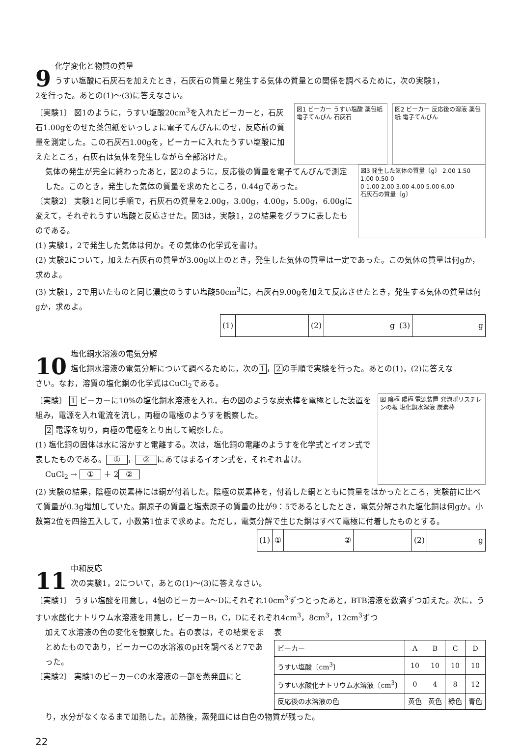9
化学変化と物質の質量
うすい塩酸に石灰石を加えたとき，石灰石の質量と発生する気体の質量との関係を調べるために，次の実験1，
2を行った。あとの(1)～(3)に答えなさい。
〔実験1〕 図1のように，うすい塩酸20cm<sup>3</sup>を入れたビーカーと，石灰石1.00gをのせた薬包紙をいっしょに電子てんびんにのせ，反応前の質量を測定した。この石灰石1.00gを，ビーカーに入れたうすい塩酸に加えたところ，石灰石は気体を発生しながら全部溶けた。
図1 ビーカー うすい塩酸 薬包紙 電子てんびん 石灰石
図2 ビーカー 反応後の溶液 薬包紙 電子てんびん
気体の発生が完全に終わったあと，図2のように，反応後の質量を電子てんびんで測定した。このとき，発生した気体の質量を求めたところ，0.44gであった。
〔実験2〕 実験1と同じ手順で，石灰石の質量を2.00g，3.00g，4.00g，5.00g，6.00gに変えて，それぞれうすい塩酸と反応させた。図3は，実験1，2の結果をグラフに表したものである。
図3 発生した気体の質量〔g〕 2.00 1.50 1.00 0.50 0
0 1.00 2.00 3.00 4.00 5.00 6.00
石灰石の質量〔g〕
(1) 実験1，2で発生した気体は何か。その気体の化学式を書け。
(2) 実験2について，加えた石灰石の質量が3.00g以上のとき，発生した気体の質量は一定であった。この気体の質量は何gか，求めよ。
(3) 実験1，2で用いたものと同じ濃度のうすい塩酸50cm<sup>3</sup>に，石灰石9.00gを加えて反応させたとき，発生する気体の質量は何gか，求めよ。
| (1) | | (2) | g | (3) | g |
10
塩化銅水溶液の電気分解
塩化銅水溶液の電気分解について調べるために，次の1，2の手順で実験を行った。あとの(1)，(2)に答えな
さい。なお，溶質の塩化銅の化学式はCuCl<sub>2</sub>である。
〔実験〕 1 ビーカーに10%の塩化銅水溶液を入れ，右の図のような炭素棒を電極とした装置を組み，電源を入れ電流を流し，両極の電極のようすを観察した。
2 電源を切り，両極の電極をとり出して観察した。
(1) 塩化銅の固体は水に溶かすと電離する。次は，塩化銅の電離のようすを化学式とイオン式で表したものである。 ① ， ② にあてはまるイオン式を，それぞれ書け。
CuCl<sub>2</sub> → ① ＋ 2 ②
図 陰極 陽極 電源装置 発泡ポリスチレンの板 塩化銅水溶液 炭素棒
(2) 実験の結果，陰極の炭素棒には銅が付着した。陰極の炭素棒を，付着した銅とともに質量をはかったところ，実験前に比べて質量が0.3g増加していた。銅原子の質量と塩素原子の質量の比が9：5であるとしたとき，電気分解された塩化銅は何gか。小数第2位を四捨五入して，小数第1位まで求めよ。ただし，電気分解で生じた銅はすべて電極に付着したものとする。
| (1) | ① | | ② | | (2) | g |
11
中和反応
次の実験1，2について，あとの(1)～(3)に答えなさい。
〔実験1〕 うすい塩酸を用意し，4個のビーカーA～Dにそれぞれ10cm<sup>3</sup>ずつとったあと，BTB溶液を数滴ずつ加えた。次に，うすい水酸化ナトリウム水溶液を用意し，ビーカーB，C，Dにそれぞれ4cm<sup>3</sup>，8cm<sup>3</sup>，12cm<sup>3</sup>ずつ
加えて水溶液の色の変化を観察した。右の表は，その結果をまとめたものであり，ビーカーCの水溶液のpHを調べると7であった。
〔実験2〕 実験1のビーカーCの水溶液の一部を蒸発皿にと
表
| ビーカー | A | B | C | D |
| --- | --- | --- | --- | --- |
| うすい塩酸〔cm<sup>3</sup>〕 | 10 | 10 | 10 | 10 |
| うすい水酸化ナトリウム水溶液〔cm<sup>3</sup>〕 | 0 | 4 | 8 | 12 |
| 反応後の水溶液の色 | 黄色 | 黄色 | 緑色 | 青色 |
り，水分がなくなるまで加熱した。加熱後，蒸発皿には白色の物質が残った。
22